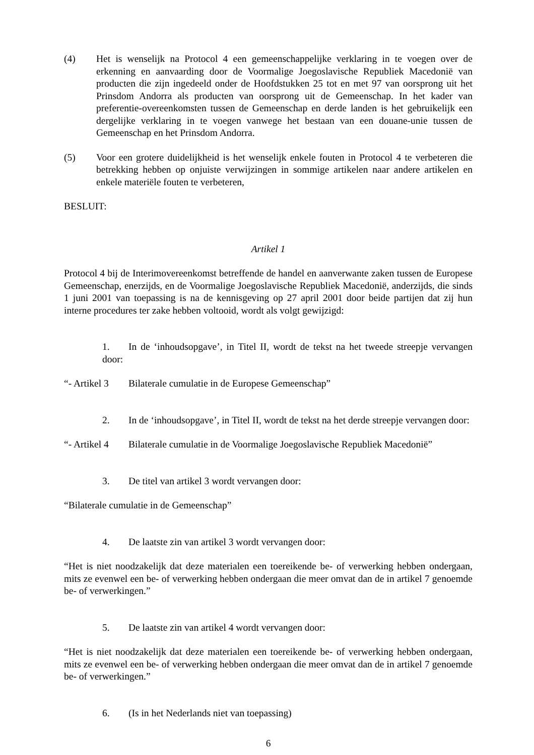(4) Het is wenselijk na Protocol 4 een gemeenschappelijke verklaring in te voegen over de erkenning en aanvaarding door de Voormalige Joegoslavische Republiek Macedonië van producten die zijn ingedeeld onder de Hoofdstukken 25 tot en met 97 van oorsprong uit het Prinsdom Andorra als producten van oorsprong uit de Gemeenschap. In het kader van preferentie-overeenkomsten tussen de Gemeenschap en derde landen is het gebruikelijk een dergelijke verklaring in te voegen vanwege het bestaan van een douane-unie tussen de Gemeenschap en het Prinsdom Andorra.
(5) Voor een grotere duidelijkheid is het wenselijk enkele fouten in Protocol 4 te verbeteren die betrekking hebben op onjuiste verwijzingen in sommige artikelen naar andere artikelen en enkele materiële fouten te verbeteren,
BESLUIT:
Artikel 1
Protocol 4 bij de Interimovereenkomst betreffende de handel en aanverwante zaken tussen de Europese Gemeenschap, enerzijds, en de Voormalige Joegoslavische Republiek Macedonië, anderzijds, die sinds 1 juni 2001 van toepassing is na de kennisgeving op 27 april 2001 door beide partijen dat zij hun interne procedures ter zake hebben voltooid, wordt als volgt gewijzigd:
1. In de ‘inhoudsopgave’, in Titel II, wordt de tekst na het tweede streepje vervangen door:
“- Artikel 3 Bilaterale cumulatie in de Europese Gemeenschap”
2. In de ‘inhoudsopgave’, in Titel II, wordt de tekst na het derde streepje vervangen door:
“- Artikel 4 Bilaterale cumulatie in de Voormalige Joegoslavische Republiek Macedonië”
3. De titel van artikel 3 wordt vervangen door:
“Bilaterale cumulatie in de Gemeenschap”
4. De laatste zin van artikel 3 wordt vervangen door:
“Het is niet noodzakelijk dat deze materialen een toereikende be- of verwerking hebben ondergaan, mits ze evenwel een be- of verwerking hebben ondergaan die meer omvat dan de in artikel 7 genoemde be- of verwerkingen.”
5. De laatste zin van artikel 4 wordt vervangen door:
“Het is niet noodzakelijk dat deze materialen een toereikende be- of verwerking hebben ondergaan, mits ze evenwel een be- of verwerking hebben ondergaan die meer omvat dan de in artikel 7 genoemde be- of verwerkingen.”
6. (Is in het Nederlands niet van toepassing)
6